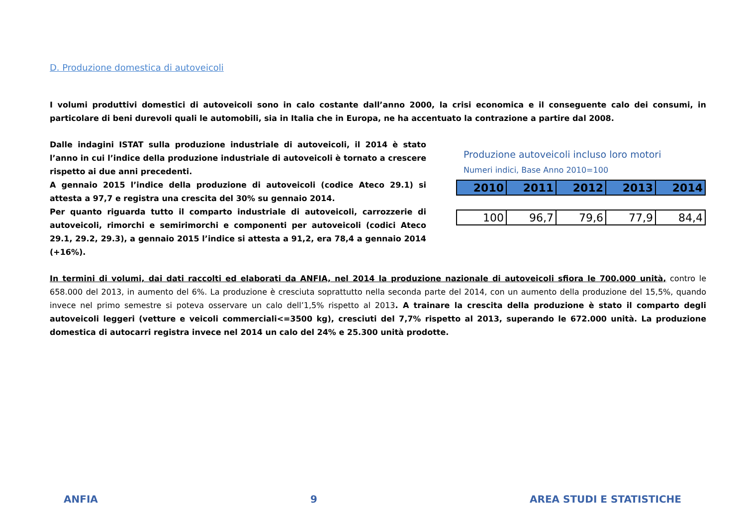D. Produzione domestica di autoveicoli
I volumi produttivi domestici di autoveicoli sono in calo costante dall’anno 2000, la crisi economica e il conseguente calo dei consumi, in particolare di beni durevoli quali le automobili, sia in Italia che in Europa, ne ha accentuato la contrazione a partire dal 2008.
Dalle indagini ISTAT sulla produzione industriale di autoveicoli, il 2014 è stato l’anno in cui l’indice della produzione industriale di autoveicoli è tornato a crescere rispetto ai due anni precedenti.
A gennaio 2015 l’indice della produzione di autoveicoli (codice Ateco 29.1) si attesta a 97,7 e registra una crescita del 30% su gennaio 2014.
Per quanto riguarda tutto il comparto industriale di autoveicoli, carrozzerie di autoveicoli, rimorchi e semirimorchi e componenti per autoveicoli (codici Ateco 29.1, 29.2, 29.3), a gennaio 2015 l’indice si attesta a 91,2, era 78,4 a gennaio 2014 (+16%).
Produzione autoveicoli incluso loro motori
Numeri indici, Base Anno 2010=100
| 2010 | 2011 | 2012 | 2013 | 2014 |
| --- | --- | --- | --- | --- |
| 100 | 96,7 | 79,6 | 77,9 | 84,4 |
In termini di volumi, dai dati raccolti ed elaborati da ANFIA, nel 2014 la produzione nazionale di autoveicoli sfiora le 700.000 unità, contro le 658.000 del 2013, in aumento del 6%. La produzione è cresciuta soprattutto nella seconda parte del 2014, con un aumento della produzione del 15,5%, quando invece nel primo semestre si poteva osservare un calo dell’1,5% rispetto al 2013. A trainare la crescita della produzione è stato il comparto degli autoveicoli leggeri (vetture e veicoli commerciali<=3500 kg), cresciuti del 7,7% rispetto al 2013, superando le 672.000 unità. La produzione domestica di autocarri registra invece nel 2014 un calo del 24% e 25.300 unità prodotte.
ANFIA 9 AREA STUDI E STATISTICHE